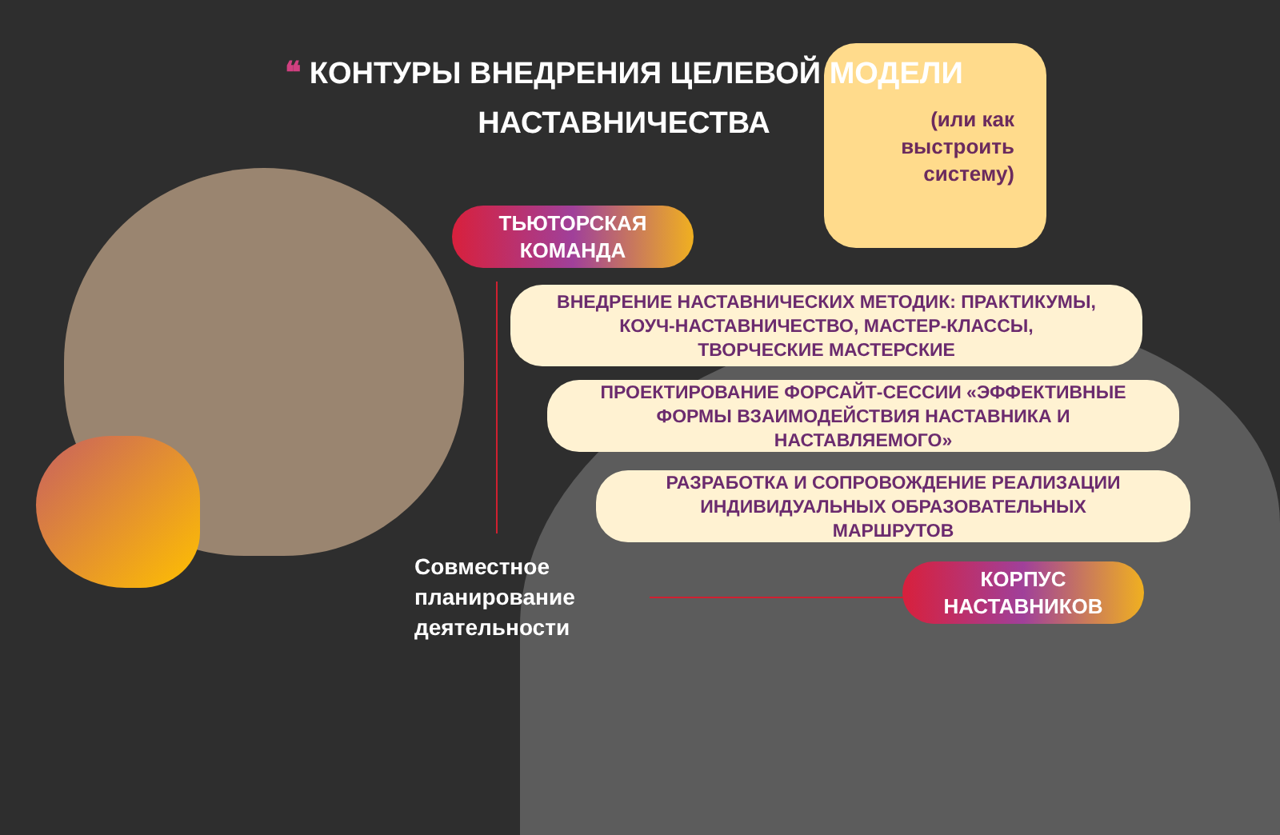(или как выстроить систему)
❝ КОНТУРЫ ВНЕДРЕНИЯ ЦЕЛЕВОЙ МОДЕЛИ НАСТАВНИЧЕСТВА
ТЬЮТОРСКАЯ
КОМАНДА
ВНЕДРЕНИЕ НАСТАВНИЧЕСКИХ МЕТОДИК: ПРАКТИКУМЫ,
КОУЧ-НАСТАВНИЧЕСТВО, МАСТЕР-КЛАССЫ,
ТВОРЧЕСКИЕ МАСТЕРСКИЕ
ПРОЕКТИРОВАНИЕ ФОРСАЙТ-СЕССИИ «ЭФФЕКТИВНЫЕ
ФОРМЫ ВЗАИМОДЕЙСТВИЯ НАСТАВНИКА И
НАСТАВЛЯЕМОГО»
РАЗРАБОТКА И СОПРОВОЖДЕНИЕ РЕАЛИЗАЦИИ
ИНДИВИДУАЛЬНЫХ ОБРАЗОВАТЕЛЬНЫХ
МАРШРУТОВ
КОРПУС
НАСТАВНИКОВ
Совместное
планирование
деятельности